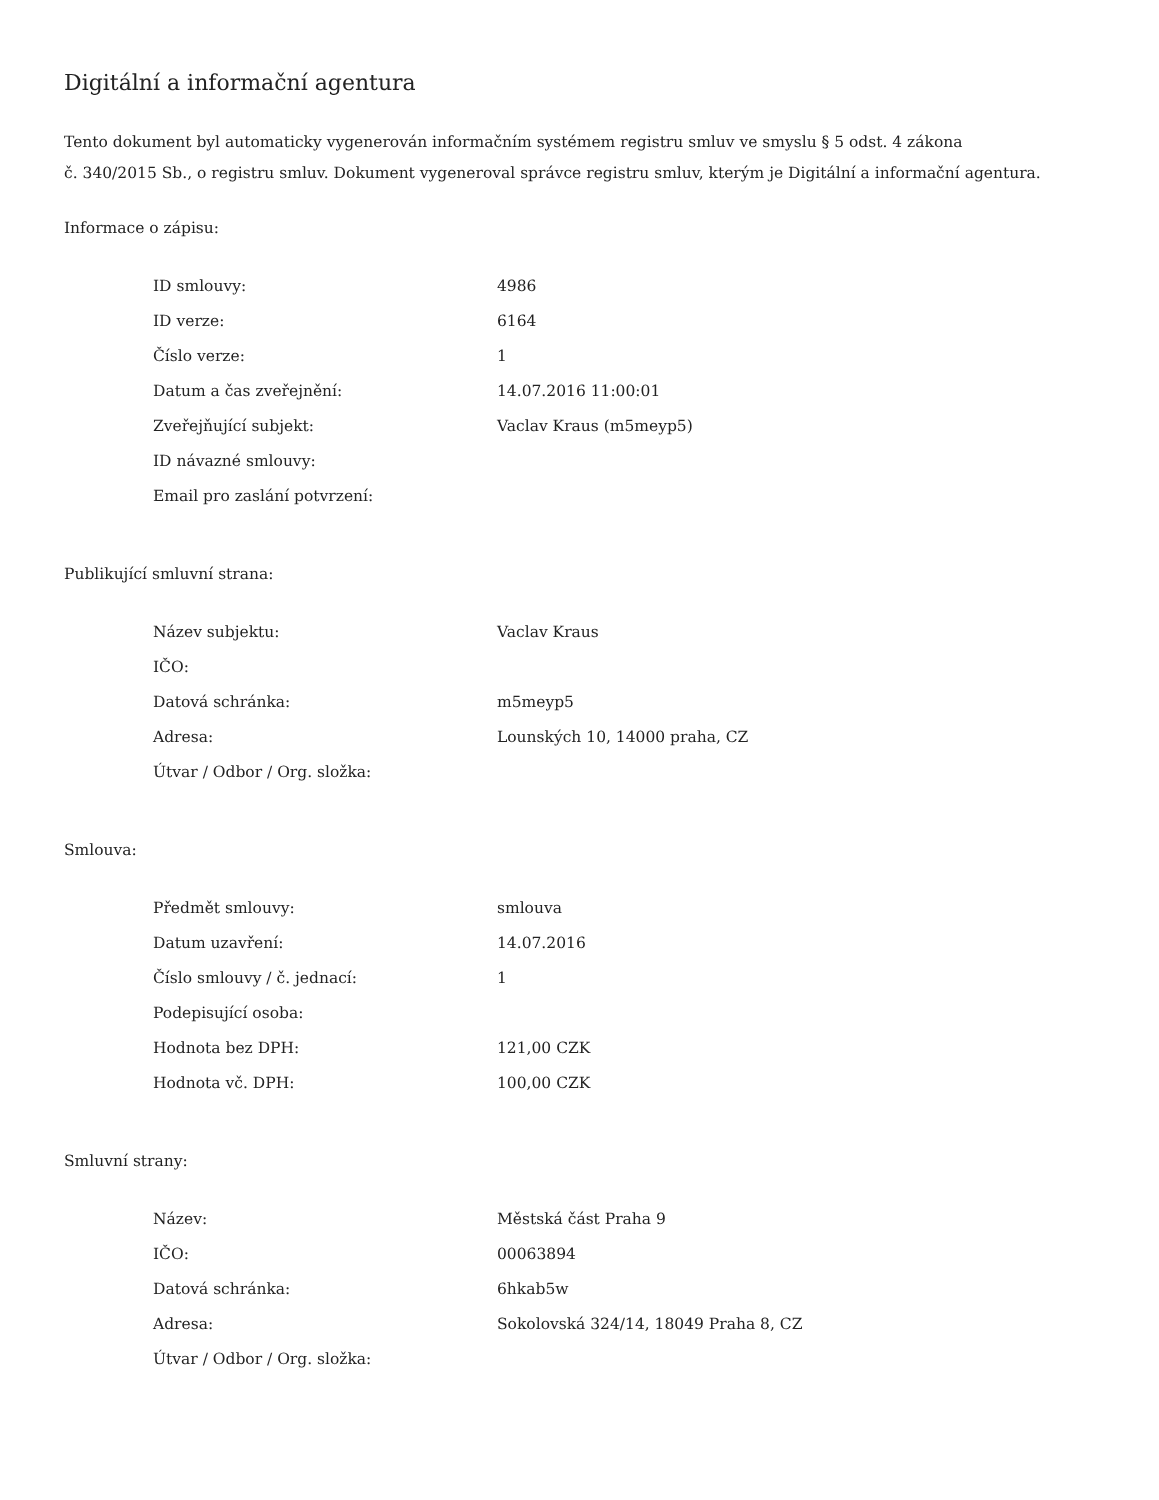Digitální a informační agentura
Tento dokument byl automaticky vygenerován informačním systémem registru smluv ve smyslu § 5 odst. 4 zákona
č. 340/2015 Sb., o registru smluv. Dokument vygeneroval správce registru smluv, kterým je Digitální a informační agentura.
Informace o zápisu:
| ID smlouvy: | 4986 |
| ID verze: | 6164 |
| Číslo verze: | 1 |
| Datum a čas zveřejnění: | 14.07.2016 11:00:01 |
| Zveřejňující subjekt: | Vaclav Kraus (m5meyp5) |
| ID návazné smlouvy: | |
| Email pro zaslání potvrzení: | |
Publikující smluvní strana:
| Název subjektu: | Vaclav Kraus |
| IČO: | |
| Datová schránka: | m5meyp5 |
| Adresa: | Lounských 10, 14000 praha, CZ |
| Útvar / Odbor / Org. složka: | |
Smlouva:
| Předmět smlouvy: | smlouva |
| Datum uzavření: | 14.07.2016 |
| Číslo smlouvy / č. jednací: | 1 |
| Podepisující osoba: | |
| Hodnota bez DPH: | 121,00 CZK |
| Hodnota vč. DPH: | 100,00 CZK |
Smluvní strany:
| Název: | Městská část Praha 9 |
| IČO: | 00063894 |
| Datová schránka: | 6hkab5w |
| Adresa: | Sokolovská 324/14, 18049 Praha 8, CZ |
| Útvar / Odbor / Org. složka: | |